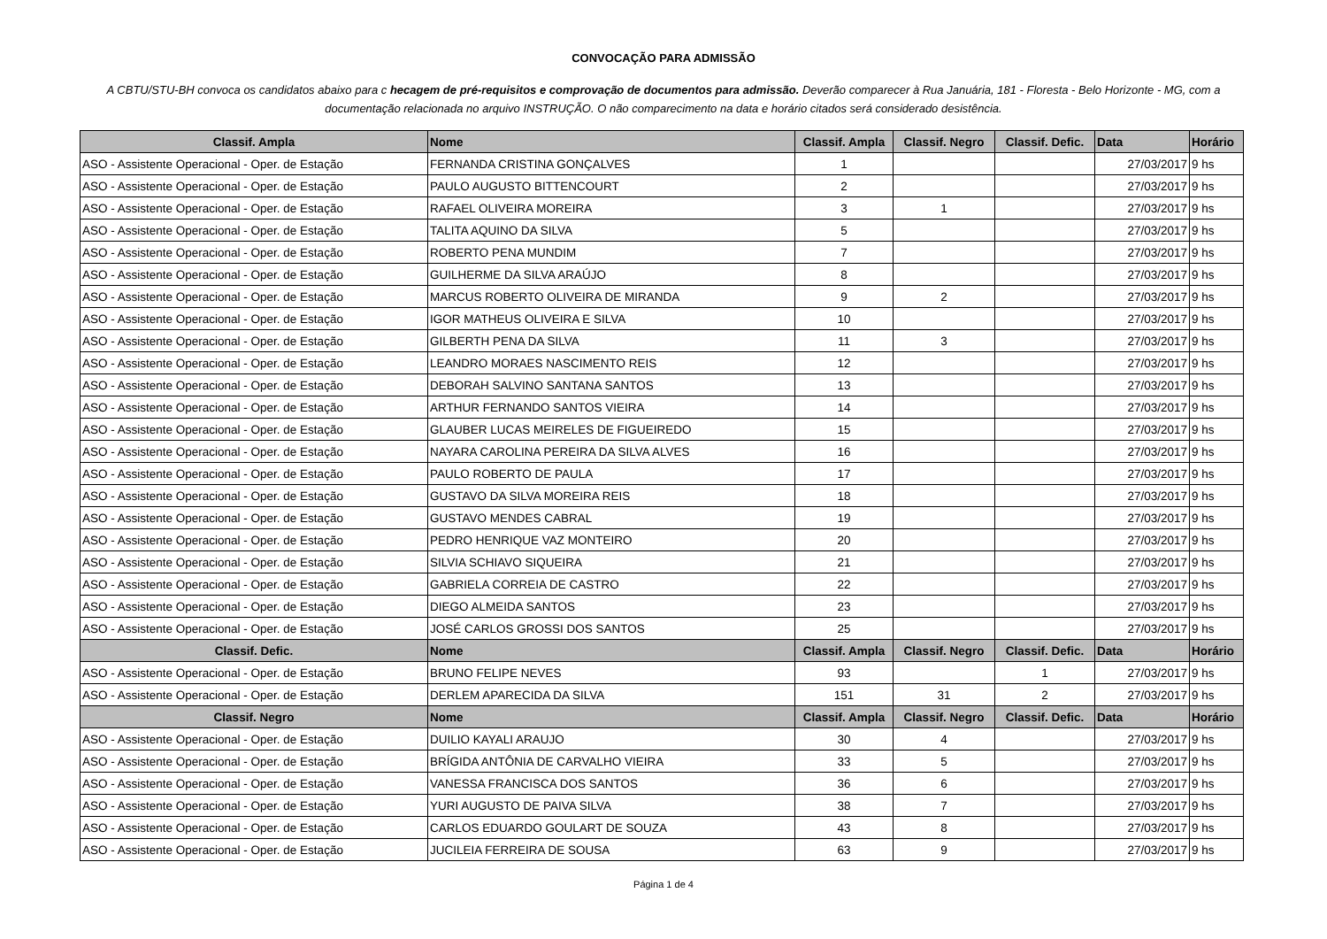CONVOCAÇÃO PARA ADMISSÃO
A CBTU/STU-BH convoca os candidatos abaixo para c hecagem de pré-requisitos e comprovação de documentos para admissão. Deverão comparecer à Rua Januária, 181 - Floresta - Belo Horizonte - MG, com a documentação relacionada no arquivo INSTRUÇÃO. O não comparecimento na data e horário citados será considerado desistência.
| Classif. Ampla | Nome | Classif. Ampla | Classif. Negro | Classif. Defic. | Data | Horário |
| --- | --- | --- | --- | --- | --- | --- |
| ASO - Assistente Operacional - Oper. de Estação | FERNANDA CRISTINA GONÇALVES | 1 | | | 27/03/2017 | 9 hs |
| ASO - Assistente Operacional - Oper. de Estação | PAULO AUGUSTO BITTENCOURT | 2 | | | 27/03/2017 | 9 hs |
| ASO - Assistente Operacional - Oper. de Estação | RAFAEL OLIVEIRA MOREIRA | 3 | 1 | | 27/03/2017 | 9 hs |
| ASO - Assistente Operacional - Oper. de Estação | TALITA AQUINO DA SILVA | 5 | | | 27/03/2017 | 9 hs |
| ASO - Assistente Operacional - Oper. de Estação | ROBERTO PENA MUNDIM | 7 | | | 27/03/2017 | 9 hs |
| ASO - Assistente Operacional - Oper. de Estação | GUILHERME DA SILVA ARAÚJO | 8 | | | 27/03/2017 | 9 hs |
| ASO - Assistente Operacional - Oper. de Estação | MARCUS ROBERTO OLIVEIRA DE MIRANDA | 9 | 2 | | 27/03/2017 | 9 hs |
| ASO - Assistente Operacional - Oper. de Estação | IGOR MATHEUS OLIVEIRA E SILVA | 10 | | | 27/03/2017 | 9 hs |
| ASO - Assistente Operacional - Oper. de Estação | GILBERTH PENA DA SILVA | 11 | 3 | | 27/03/2017 | 9 hs |
| ASO - Assistente Operacional - Oper. de Estação | LEANDRO MORAES NASCIMENTO REIS | 12 | | | 27/03/2017 | 9 hs |
| ASO - Assistente Operacional - Oper. de Estação | DEBORAH SALVINO SANTANA SANTOS | 13 | | | 27/03/2017 | 9 hs |
| ASO - Assistente Operacional - Oper. de Estação | ARTHUR FERNANDO SANTOS VIEIRA | 14 | | | 27/03/2017 | 9 hs |
| ASO - Assistente Operacional - Oper. de Estação | GLAUBER LUCAS MEIRELES DE FIGUEIREDO | 15 | | | 27/03/2017 | 9 hs |
| ASO - Assistente Operacional - Oper. de Estação | NAYARA CAROLINA PEREIRA DA SILVA ALVES | 16 | | | 27/03/2017 | 9 hs |
| ASO - Assistente Operacional - Oper. de Estação | PAULO ROBERTO DE PAULA | 17 | | | 27/03/2017 | 9 hs |
| ASO - Assistente Operacional - Oper. de Estação | GUSTAVO DA SILVA MOREIRA REIS | 18 | | | 27/03/2017 | 9 hs |
| ASO - Assistente Operacional - Oper. de Estação | GUSTAVO MENDES CABRAL | 19 | | | 27/03/2017 | 9 hs |
| ASO - Assistente Operacional - Oper. de Estação | PEDRO HENRIQUE VAZ MONTEIRO | 20 | | | 27/03/2017 | 9 hs |
| ASO - Assistente Operacional - Oper. de Estação | SILVIA SCHIAVO SIQUEIRA | 21 | | | 27/03/2017 | 9 hs |
| ASO - Assistente Operacional - Oper. de Estação | GABRIELA CORREIA DE CASTRO | 22 | | | 27/03/2017 | 9 hs |
| ASO - Assistente Operacional - Oper. de Estação | DIEGO ALMEIDA SANTOS | 23 | | | 27/03/2017 | 9 hs |
| ASO - Assistente Operacional - Oper. de Estação | JOSÉ CARLOS GROSSI DOS SANTOS | 25 | | | 27/03/2017 | 9 hs |
| Classif. Defic. | Nome | Classif. Ampla | Classif. Negro | Classif. Defic. | Data | Horário |
| ASO - Assistente Operacional - Oper. de Estação | BRUNO FELIPE NEVES | 93 | | 1 | 27/03/2017 | 9 hs |
| ASO - Assistente Operacional - Oper. de Estação | DERLEM APARECIDA DA SILVA | 151 | 31 | 2 | 27/03/2017 | 9 hs |
| Classif. Negro | Nome | Classif. Ampla | Classif. Negro | Classif. Defic. | Data | Horário |
| ASO - Assistente Operacional - Oper. de Estação | DUILIO KAYALI ARAUJO | 30 | 4 | | 27/03/2017 | 9 hs |
| ASO - Assistente Operacional - Oper. de Estação | BRÍGIDA ANTÔNIA DE CARVALHO VIEIRA | 33 | 5 | | 27/03/2017 | 9 hs |
| ASO - Assistente Operacional - Oper. de Estação | VANESSA FRANCISCA DOS SANTOS | 36 | 6 | | 27/03/2017 | 9 hs |
| ASO - Assistente Operacional - Oper. de Estação | YURI AUGUSTO DE PAIVA SILVA | 38 | 7 | | 27/03/2017 | 9 hs |
| ASO - Assistente Operacional - Oper. de Estação | CARLOS EDUARDO GOULART DE SOUZA | 43 | 8 | | 27/03/2017 | 9 hs |
| ASO - Assistente Operacional - Oper. de Estação | JUCILEIA FERREIRA DE SOUSA | 63 | 9 | | 27/03/2017 | 9 hs |
Página 1 de 4